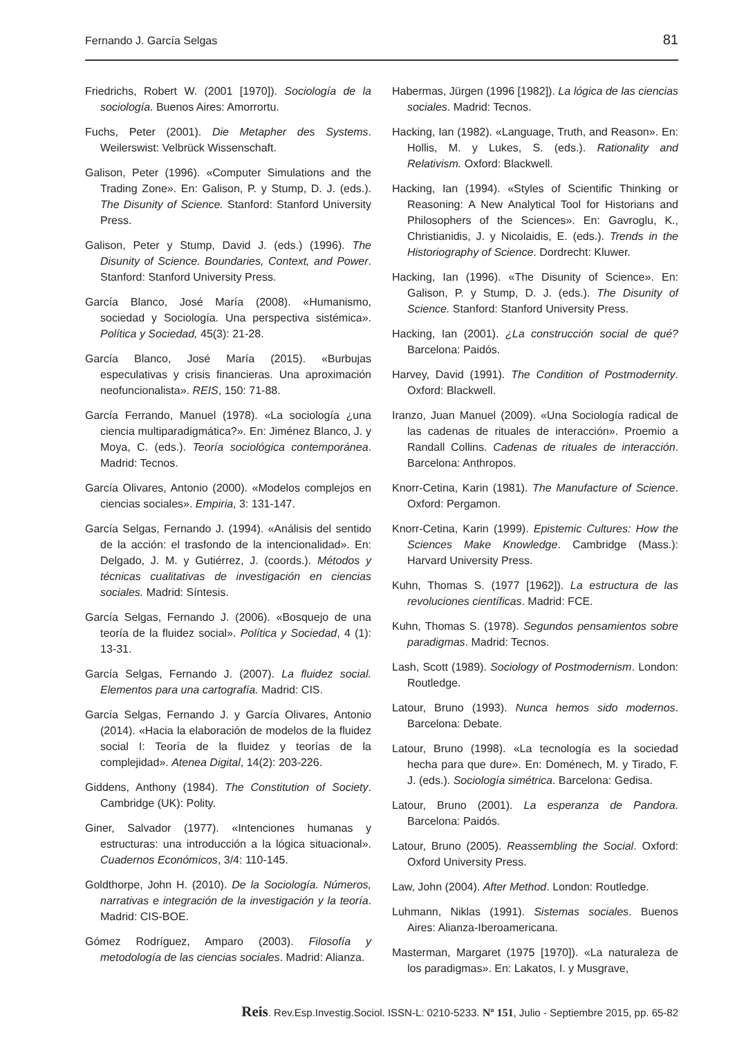Fernando J. García Selgas 81
Friedrichs, Robert W. (2001 [1970]). Sociología de la sociología. Buenos Aires: Amorrortu.
Fuchs, Peter (2001). Die Metapher des Systems. Weilerswist: Velbrück Wissenschaft.
Galison, Peter (1996). «Computer Simulations and the Trading Zone». En: Galison, P. y Stump, D. J. (eds.). The Disunity of Science. Stanford: Stanford University Press.
Galison, Peter y Stump, David J. (eds.) (1996). The Disunity of Science. Boundaries, Context, and Power. Stanford: Stanford University Press.
García Blanco, José María (2008). «Humanismo, sociedad y Sociología. Una perspectiva sistémica». Política y Sociedad, 45(3): 21-28.
García Blanco, José María (2015). «Burbujas especulativas y crisis financieras. Una aproximación neofuncionalista». REIS, 150: 71-88.
García Ferrando, Manuel (1978). «La sociología ¿una ciencia multiparadigmática?». En: Jiménez Blanco, J. y Moya, C. (eds.). Teoría sociológica contemporánea. Madrid: Tecnos.
García Olivares, Antonio (2000). «Modelos complejos en ciencias sociales». Empiria, 3: 131-147.
García Selgas, Fernando J. (1994). «Análisis del sentido de la acción: el trasfondo de la intencionalidad». En: Delgado, J. M. y Gutiérrez, J. (coords.). Métodos y técnicas cualitativas de investigación en ciencias sociales. Madrid: Síntesis.
García Selgas, Fernando J. (2006). «Bosquejo de una teoría de la fluidez social». Política y Sociedad, 4 (1): 13-31.
García Selgas, Fernando J. (2007). La fluidez social. Elementos para una cartografía. Madrid: CIS.
García Selgas, Fernando J. y García Olivares, Antonio (2014). «Hacia la elaboración de modelos de la fluidez social I: Teoría de la fluidez y teorías de la complejidad». Atenea Digital, 14(2): 203-226.
Giddens, Anthony (1984). The Constitution of Society. Cambridge (UK): Polity.
Giner, Salvador (1977). «Intenciones humanas y estructuras: una introducción a la lógica situacional». Cuadernos Económicos, 3/4: 110-145.
Goldthorpe, John H. (2010). De la Sociología. Números, narrativas e integración de la investigación y la teoría. Madrid: CIS-BOE.
Gómez Rodríguez, Amparo (2003). Filosofía y metodología de las ciencias sociales. Madrid: Alianza.
Habermas, Jürgen (1996 [1982]). La lógica de las ciencias sociales. Madrid: Tecnos.
Hacking, Ian (1982). «Language, Truth, and Reason». En: Hollis, M. y Lukes, S. (eds.). Rationality and Relativism. Oxford: Blackwell.
Hacking, Ian (1994). «Styles of Scientific Thinking or Reasoning: A New Analytical Tool for Historians and Philosophers of the Sciences». En: Gavroglu, K., Christianidis, J. y Nicolaidis, E. (eds.). Trends in the Historiography of Science. Dordrecht: Kluwer.
Hacking, Ian (1996). «The Disunity of Science». En: Galison, P. y Stump, D. J. (eds.). The Disunity of Science. Stanford: Stanford University Press.
Hacking, Ian (2001). ¿La construcción social de qué? Barcelona: Paidós.
Harvey, David (1991). The Condition of Postmodernity. Oxford: Blackwell.
Iranzo, Juan Manuel (2009). «Una Sociología radical de las cadenas de rituales de interacción». Proemio a Randall Collins. Cadenas de rituales de interacción. Barcelona: Anthropos.
Knorr-Cetina, Karin (1981). The Manufacture of Science. Oxford: Pergamon.
Knorr-Cetina, Karin (1999). Epistemic Cultures: How the Sciences Make Knowledge. Cambridge (Mass.): Harvard University Press.
Kuhn, Thomas S. (1977 [1962]). La estructura de las revoluciones científicas. Madrid: FCE.
Kuhn, Thomas S. (1978). Segundos pensamientos sobre paradigmas. Madrid: Tecnos.
Lash, Scott (1989). Sociology of Postmodernism. London: Routledge.
Latour, Bruno (1993). Nunca hemos sido modernos. Barcelona: Debate.
Latour, Bruno (1998). «La tecnología es la sociedad hecha para que dure». En: Doménech, M. y Tirado, F. J. (eds.). Sociología simétrica. Barcelona: Gedisa.
Latour, Bruno (2001). La esperanza de Pandora. Barcelona: Paidós.
Latour, Bruno (2005). Reassembling the Social. Oxford: Oxford University Press.
Law, John (2004). After Method. London: Routledge.
Luhmann, Niklas (1991). Sistemas sociales. Buenos Aires: Alianza-Iberoamericana.
Masterman, Margaret (1975 [1970]). «La naturaleza de los paradigmas». En: Lakatos, I. y Musgrave,
Reis. Rev.Esp.Investig.Sociol. ISSN-L: 0210-5233. Nº 151, Julio - Septiembre 2015, pp. 65-82